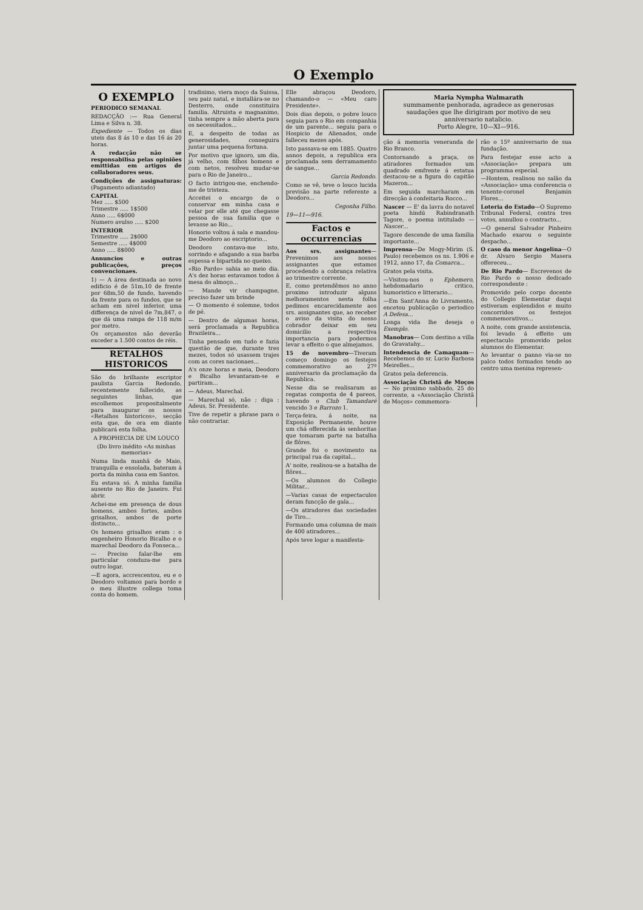O Exemplo
O EXEMPLO
PERIODICO SEMANAL
REDACÇÃO :— Rua General Lima e Silva n. 38.
Expediente — Todos os dias uteis das 8 ás 10 e das 16 ás 20 horas.
A redacção não se responsabilisa pelas opiniões emittidas em artigos de collaboradores seus.
Condições de assignaturas: (Pagamento adiantado)
CAPITAL
Mez ..... $500
Trimestre ..... 1$500
Anno ..... 6$000
Numero avulso ..... $200
INTERIOR
Trimestre ..... 2$000
Semestre ..... 4$000
Anno ..... 8$000
Annuncios e outras publicações, preços convencionaes.
1) — A área destinada ao novo edificio é de 51m,10 de frente por 68m,50 de fundo, havendo da frente para os fundos, que se acham em nivel inferior, uma differença de nivel de 7m,847, o que dá uma rampa de 118 m/m por metro.
Os orçamentos não deverão exceder a 1.500 contos de réis.
RETALHOS HISTORICOS
São do brilhante escriptor paulista Garcia Redondo, recentemente fallecido, as seguintes linhas, que escolhemos propositalmente para inaugurar os nossos «Retalhos historicos», secção esta que, de ora em diante publicará esta folha.
A PROPHECIA DE UM LOUCO
(Do livro inédito «As minhas memorias»
Numa linda manhã de Maio, tranquilla e ensolada, bateram á porta da minha casa em Santos.
Eu estava só. A minha familia ausente no Rio de Janeiro. Fui abrir.
Achei-me em presença de dous homens, ambos fortes, ambos grisalhos, ambos de porte distincto...
Os homens grisalhos eram : o engenheiro Honorio Bicalho e o marechal Deodoro da Fonseca...
— Preciso falar-lhe em particular conduza-me para outro logar.
—E agora, accrescentou, eu e o Deodoro voltamos para bordo e o meu illustre collega toma conta do homem.
tradisimo, viera moço da Suissa, seu paiz natal, e installára-se no Desterro, onde constituira familia. Altruista e magnanimo, tinha sempre a mão aberta para os necessitados...
E, a despeito de todas as generosidades, conseguira juntar uma pequena fortuna.
Por motivo que ignoro, um dia, já velho, com filhos homens e com netos, resolveu mudar-se para o Rio de Janeiro...
O facto intrigou-me, enchendo-me de tristeza.
Acceitei o encargo de o conservar em minha casa e velar por elle até que chegasse pessoa de sua familia que o levasse ao Rio...
Honorio voltou á sala e mandou-me Deodoro ao escriptorio...
Deodoro contava-me isto, sorrindo e afagando a sua barba espessa e bipartida no queixo.
«Rio Pardo» sahia ao meio dia. A's dez horas estavamos todos á mesa do almoço...
— Mande vir champagne, preciso fazer um brinde
— O momento é solemne, todos de pé.
— Dentro de algumas horas, será proclamada a Republica Brazileira...
Tinha pensado em tudo e fazia questão de que, durante tres mezes, todos só usassem trajes com as cores nacionaes...
A's onze horas e meia, Deodoro e Bicalho levantaram-se e partiram...
— Adeus, Marechal.
— Marechal só, não ; diga : Adeus, Sr. Presidente.
Tive de repetir a phrase para o não contrariar.
Elle abraçou Deodoro, chamando-o — «Meu caro Presidente».
Dois dias depois, o pobre louco seguia para o Rio em companhia de um parente... seguiu para o Hospicio de Alienados, onde falleceu mezes após.
Isto passava-se em 1885. Quatro annos depois, a republica era proclamada sem derramamento de sangue...
Garcia Redondo.
Como se vê, teve o louco lucida previsão na parte referente a Deodoro...
Cegonha Filho.
19—11—916.
Factos e occurrencias
Aos srs. assignantes—Prevenimos aos nossos assignantes que estamos procedendo a cobrança relativa ao trimestre corrente.
E, como pretendêmos no anno proximo introduzir alguns melhoramentos nesta folha pedimos encarecidamente aos srs. assignantes que, ao receber o aviso da visita do nosso cobrador deixar em seu domicilio a respectiva importancia para podermos levar a effeito o que almejamos.
15 de novembro—Tiveram começo domingo os festejos commemorativo ao 27º anniversario da proclamação da Republica.
Nesse dia se realisaram as regatas composta de 4 pareos, havendo o Club Tamandaré vencido 3 e Barrozo 1.
Terça-feira, á noite, na Exposição Permanente, houve um chá offerecida ás senhoritas que tomaram parte na batalha de flôres.
Grande foi o movimento na principal rua da capital...
A' noite, realisou-se a batalha de flôres...
—Os alumnos do Collegio Militar...
—Varias casas de espectaculos deram funcção de gala...
—Os atiradores das sociedades de Tiro...
Formando uma columna de mais de 400 atiradores...
Após teve logar a manifesta-
Maria Nympha Walmarath
summamente penhorada, agradece as generosas saudações que lhe dirigiram por motivo de seu anniversario natalicio.
Porto Alegre, 10—XI—916.
ção á memoria veneranda de Rio Branco.
Contornando a praça, os atiradores formados um quadrado emfrente á estatua destacou-se a figura do capitão Mazeron...
Em seguida marcharam em direcção á confeitaria Rocco...
Nascer — E' da lavra do notavel poeta hindú Rabindranath Tagore, o poema intitulado — Nascer...
Tagore descende de uma familia importante...
Imprensa—De Mogy-Mirim (S. Paulo) recebemos os ns. 1.906 e 1912, anno 17, da Comarca...
Gratos pela visita.
—Visitou-nos o Ephemero, hebdomadario critico, humoristico e litterario...
—Em Sant'Anna do Livramento, encetou publicação o periodico A Defesa...
Longa vida lhe deseja o Exemplo.
Manobras— Com destino a villa do Gravatahy...
Intendencia de Camaquam—Recebemos do sr. Lucio Barbosa Meirelles...
Gratos pela deferencia.
Associação Christã de Moços— No proximo sabbado, 25 do corrente, a «Associação Christã de Moços» commemora-
rão o 15º anniversario de sua fundação.
Para festejar esse acto a «Associação» prepara um programma especial.
—Hontem, realisou no salão da «Associação» uma conferencia o tenente-coronel Benjamin Flores...
Loteria do Estado—O Supremo Tribunal Federal, contra tres votos, annullou o contracto...
—O general Salvador Pinheiro Machado exarou o seguinte despacho...
O caso da menor Angelina—O dr. Alvaro Sergio Masera offereceu...
De Rio Pardo— Escrevenos de Rio Pardo o nosso dedicado correspondente :
Promovido pelo corpo docente do Collegio Elementar daqui estiveram esplendidos e muito concorridos os festejos commemorativos...
A noite, com grande assistencia, foi levado á effeito um espectaculo promovido pelos alumnos do Elementar.
Ao levantar o panno via-se no palco todos formados tendo ao centro uma menina represen-